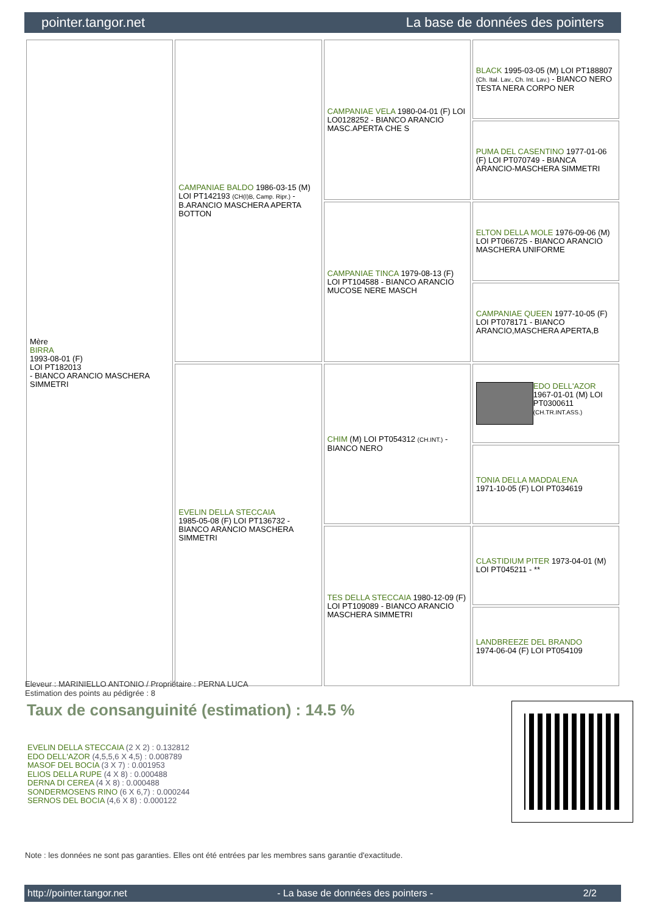pointer.tangor.net La base de données des pointers
| Mère BIRRA 1993-08-01 (F) LOI PT182013 - BIANCO ARANCIO MASCHERA SIMMETRI | CAMPANIAE BALDO 1986-03-15 (M) LOI PT142193 (CH(I)B, Camp. Ripr.) - B.ARANCIO MASCHERA APERTA BOTTON | CAMPANIAE VELA 1980-04-01 (F) LOI LO0128252 - BIANCO ARANCIO MASC.APERTA CHE S | BLACK 1995-03-05 (M) LOI PT188807 (Ch. Ital. Lav., Ch. Int. Lav.) - BIANCO NERO TESTA NERA CORPO NER |
| | | | PUMA DEL CASENTINO 1977-01-06 (F) LOI PT070749 - BIANCA ARANCIO-MASCHERA SIMMETRI |
| | | CAMPANIAE TINCA 1979-08-13 (F) LOI PT104588 - BIANCO ARANCIO MUCOSE NERE MASCH | ELTON DELLA MOLE 1976-09-06 (M) LOI PT066725 - BIANCO ARANCIO MASCHERA UNIFORME |
| | | | CAMPANIAE QUEEN 1977-10-05 (F) LOI PT078171 - BIANCO ARANCIO,MASCHERA APERTA,B |
| | EVELIN DELLA STECCAIA 1985-05-08 (F) LOI PT136732 - BIANCO ARANCIO MASCHERA SIMMETRI | CHIM (M) LOI PT054312 (CH.INT.) - BIANCO NERO | EDO DELL'AZOR 1967-01-01 (M) LOI PT0300611 (CH.TR.INT.ASS.) |
| | | | TONIA DELLA MADDALENA 1971-10-05 (F) LOI PT034619 |
| | | TES DELLA STECCAIA 1980-12-09 (F) LOI PT109089 - BIANCO ARANCIO MASCHERA SIMMETRI | CLASTIDIUM PITER 1973-04-01 (M) LOI PT045211 - ** |
| | | | LANDBREEZE DEL BRANDO 1974-06-04 (F) LOI PT054109 |
Eleveur : MARINIELLO ANTONIO / Propriétaire : PERNA LUCA
Estimation des points au pédigrée : 8
Taux de consanguinité (estimation) : 14.5 %
EVELIN DELLA STECCAIA (2 X 2) : 0.132812
EDO DELL'AZOR (4,5,5,6 X 4,5) : 0.008789
MASOF DEL BOCIA (3 X 7) : 0.001953
ELIOS DELLA RUPE (4 X 8) : 0.000488
DERNA DI CEREA (4 X 8) : 0.000488
SONDERMOSENS RINO (6 X 6,7) : 0.000244
SERNOS DEL BOCIA (4,6 X 8) : 0.000122
Note : les données ne sont pas garanties. Elles ont été entrées par les membres sans garantie d'exactitude.
http://pointer.tangor.net - La base de données des pointers - 2/2